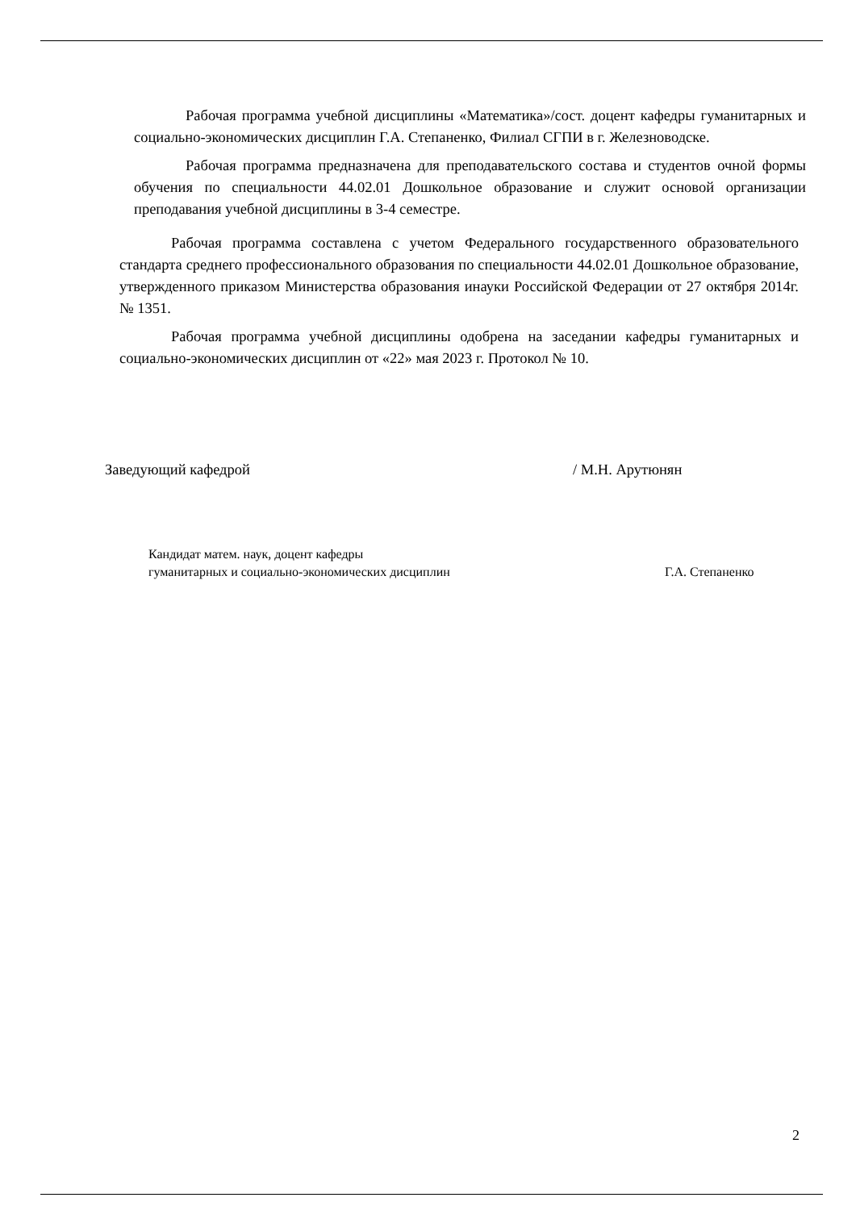Рабочая программа учебной дисциплины «Математика»/сост. доцент кафедры гуманитарных и социально-экономических дисциплин Г.А. Степаненко, Филиал СГПИ в г. Железноводске.
Рабочая программа предназначена для преподавательского состава и студентов очной формы обучения по специальности 44.02.01 Дошкольное образование и служит основой организации преподавания учебной дисциплины в 3-4 семестре.
Рабочая программа составлена с учетом Федерального государственного образовательного стандарта среднего профессионального образования по специальности 44.02.01 Дошкольное образование, утвержденного приказом Министерства образования инауки Российской Федерации от 27 октября 2014г. № 1351.
Рабочая программа учебной дисциплины одобрена на заседании кафедры гуманитарных и социально-экономических дисциплин от «22» мая 2023 г. Протокол № 10.
Заведующий кафедрой / М.Н. Арутюнян
Кандидат матем. наук, доцент кафедры
гуманитарных и социально-экономических дисциплин Г.А. Степаненко
2